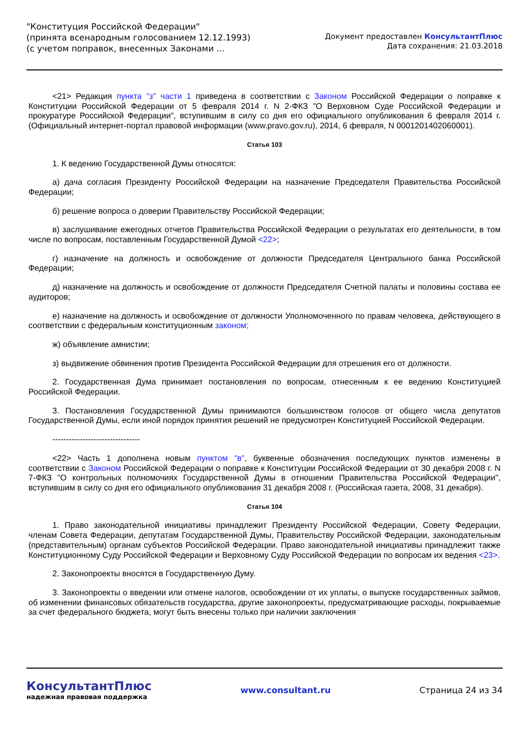"Конституция Российской Федерации"
(принята всенародным голосованием 12.12.1993)
(с учетом поправок, внесенных Законами ...
Документ предоставлен КонсультантПлюс
Дата сохранения: 21.03.2018
<21> Редакция пункта "з" части 1 приведена в соответствии с Законом Российской Федерации о поправке к Конституции Российской Федерации от 5 февраля 2014 г. N 2-ФКЗ "О Верховном Суде Российской Федерации и прокуратуре Российской Федерации", вступившим в силу со дня его официального опубликования 6 февраля 2014 г. (Официальный интернет-портал правовой информации (www.pravo.gov.ru), 2014, 6 февраля, N 0001201402060001).
Статья 103
1. К ведению Государственной Думы относятся:
а) дача согласия Президенту Российской Федерации на назначение Председателя Правительства Российской Федерации;
б) решение вопроса о доверии Правительству Российской Федерации;
в) заслушивание ежегодных отчетов Правительства Российской Федерации о результатах его деятельности, в том числе по вопросам, поставленным Государственной Думой <22>;
г) назначение на должность и освобождение от должности Председателя Центрального банка Российской Федерации;
д) назначение на должность и освобождение от должности Председателя Счетной палаты и половины состава ее аудиторов;
е) назначение на должность и освобождение от должности Уполномоченного по правам человека, действующего в соответствии с федеральным конституционным законом;
ж) объявление амнистии;
з) выдвижение обвинения против Президента Российской Федерации для отрешения его от должности.
2. Государственная Дума принимает постановления по вопросам, отнесенным к ее ведению Конституцией Российской Федерации.
3. Постановления Государственной Думы принимаются большинством голосов от общего числа депутатов Государственной Думы, если иной порядок принятия решений не предусмотрен Конституцией Российской Федерации.
--------------------------------
<22> Часть 1 дополнена новым пунктом "в", буквенные обозначения последующих пунктов изменены в соответствии с Законом Российской Федерации о поправке к Конституции Российской Федерации от 30 декабря 2008 г. N 7-ФКЗ "О контрольных полномочиях Государственной Думы в отношении Правительства Российской Федерации", вступившим в силу со дня его официального опубликования 31 декабря 2008 г. (Российская газета, 2008, 31 декабря).
Статья 104
1. Право законодательной инициативы принадлежит Президенту Российской Федерации, Совету Федерации, членам Совета Федерации, депутатам Государственной Думы, Правительству Российской Федерации, законодательным (представительным) органам субъектов Российской Федерации. Право законодательной инициативы принадлежит также Конституционному Суду Российской Федерации и Верховному Суду Российской Федерации по вопросам их ведения <23>.
2. Законопроекты вносятся в Государственную Думу.
3. Законопроекты о введении или отмене налогов, освобождении от их уплаты, о выпуске государственных займов, об изменении финансовых обязательств государства, другие законопроекты, предусматривающие расходы, покрываемые за счет федерального бюджета, могут быть внесены только при наличии заключения
КонсультантПлюс
надежная правовая поддержка
www.consultant.ru Страница 24 из 34